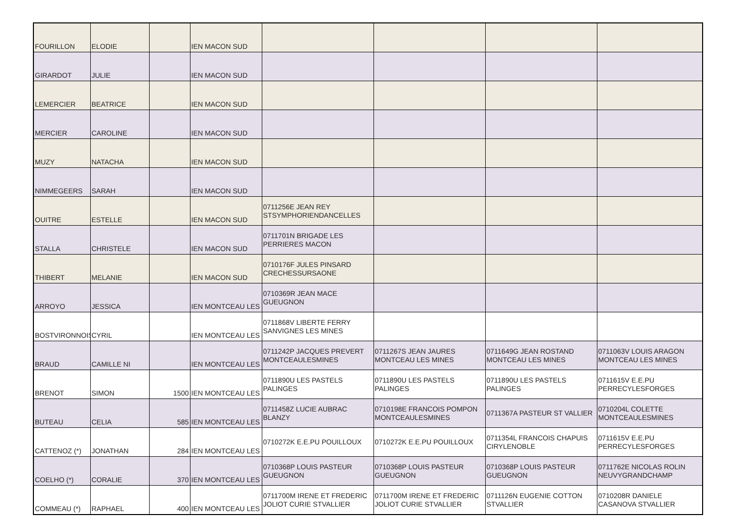| FOURILLON | ELODIE | | IEN MACON SUD | | | | |
| GIRARDOT | JULIE | | IEN MACON SUD | | | | |
| LEMERCIER | BEATRICE | | IEN MACON SUD | | | | |
| MERCIER | CAROLINE | | IEN MACON SUD | | | | |
| MUZY | NATACHA | | IEN MACON SUD | | | | |
| NIMMEGEERS | SARAH | | IEN MACON SUD | | | | |
| OUITRE | ESTELLE | | IEN MACON SUD | 0711256E JEAN REY STSYMPHORIENDANCELLES | | | |
| STALLA | CHRISTELE | | IEN MACON SUD | 0711701N BRIGADE LES PERRIERES MACON | | | |
| THIBERT | MELANIE | | IEN MACON SUD | 0710176F JULES PINSARD CRECHESSURSAONE | | | |
| ARROYO | JESSICA | | IEN MONTCEAU LES | 0710369R JEAN MACE GUEUGNON | | | |
| BOSTVIRONNOIS | CYRIL | | IEN MONTCEAU LES | 0711868V LIBERTE FERRY SANVIGNES LES MINES | | | |
| BRAUD | CAMILLE NI | | IEN MONTCEAU LES | 0711242P JACQUES PREVERT MONTCEAULESMINES | 0711267S JEAN JAURES MONTCEAU LES MINES | 0711649G JEAN ROSTAND MONTCEAU LES MINES | 0711063V LOUIS ARAGON MONTCEAU LES MINES |
| BRENOT | SIMON | 1500 | IEN MONTCEAU LES | 0711890U LES PASTELS PALINGES | 0711890U LES PASTELS PALINGES | 0711890U LES PASTELS PALINGES | 0711615V E.E.PU PERRECYLESFORGES |
| BUTEAU | CELIA | 585 | IEN MONTCEAU LES | 0711458Z LUCIE AUBRAC BLANZY | 0710198E FRANCOIS POMPON MONTCEAULESMINES | 0711367A PASTEUR ST VALLIER | 0710204L COLETTE MONTCEAULESMINES |
| CATTENOZ (*) | JONATHAN | 284 | IEN MONTCEAU LES | 0710272K E.E.PU POUILLOUX | 0710272K E.E.PU POUILLOUX | 0711354L FRANCOIS CHAPUIS CIRYLENOBLE | 0711615V E.E.PU PERRECYLESFORGES |
| COELHO (*) | CORALIE | 370 | IEN MONTCEAU LES | 0710368P LOUIS PASTEUR GUEUGNON | 0710368P LOUIS PASTEUR GUEUGNON | 0710368P LOUIS PASTEUR GUEUGNON | 0711762E NICOLAS ROLIN NEUVYGRANDCHAMP |
| COMMEAU (*) | RAPHAEL | 400 | IEN MONTCEAU LES | 0711700M IRENE ET FREDERIC JOLIOT CURIE STVALLIER | 0711700M IRENE ET FREDERIC JOLIOT CURIE STVALLIER | 0711126N EUGENIE COTTON STVALLIER | 0710208R DANIELE CASANOVA STVALLIER |